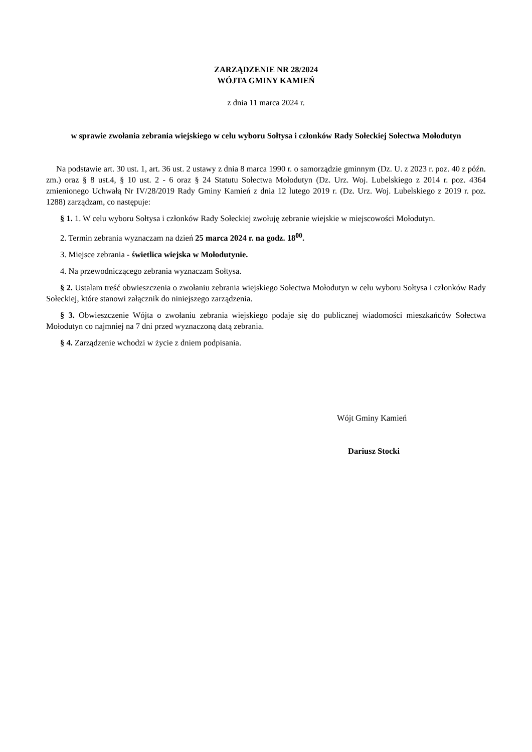ZARZĄDZENIE NR 28/2024
WÓJTA GMINY KAMIEŃ
z dnia 11 marca 2024 r.
w sprawie zwołania zebrania wiejskiego w celu wyboru Sołtysa i członków Rady Sołeckiej Sołectwa Mołodutyn
Na podstawie art. 30 ust. 1, art. 36 ust. 2 ustawy z dnia 8 marca 1990 r. o samorządzie gminnym (Dz. U. z 2023 r. poz. 40 z późn. zm.) oraz § 8 ust.4, § 10 ust. 2 - 6 oraz § 24 Statutu Sołectwa Mołodutyn (Dz. Urz. Woj. Lubelskiego z 2014 r. poz. 4364 zmienionego Uchwałą Nr IV/28/2019 Rady Gminy Kamień z dnia 12 lutego 2019 r. (Dz. Urz. Woj. Lubelskiego z 2019 r. poz. 1288) zarządzam, co następuje:
§ 1. 1. W celu wyboru Sołtysa i członków Rady Sołeckiej zwołuję zebranie wiejskie w miejscowości Mołodutyn.
2. Termin zebrania wyznaczam na dzień 25 marca 2024 r. na godz. 18<sup>00</sup>.
3. Miejsce zebrania - świetlica wiejska w Mołodutynie.
4. Na przewodniczącego zebrania wyznaczam Sołtysa.
§ 2. Ustalam treść obwieszczenia o zwołaniu zebrania wiejskiego Sołectwa Mołodutyn w celu wyboru Sołtysa i członków Rady Sołeckiej, które stanowi załącznik do niniejszego zarządzenia.
§ 3. Obwieszczenie Wójta o zwołaniu zebrania wiejskiego podaje się do publicznej wiadomości mieszkańców Sołectwa Mołodutyn co najmniej na 7 dni przed wyznaczoną datą zebrania.
§ 4. Zarządzenie wchodzi w życie z dniem podpisania.
Wójt Gminy Kamień
Dariusz Stocki